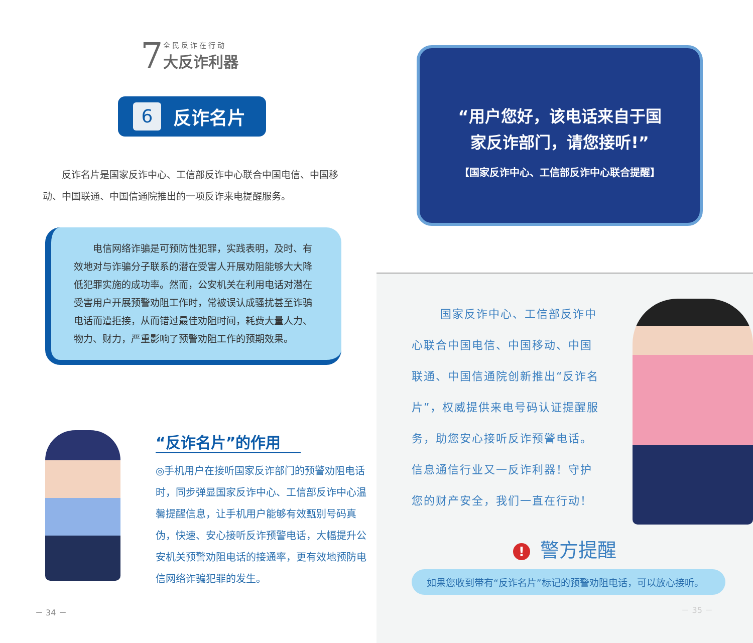7
全民反诈在行动
大反诈利器
6 反诈名片
反诈名片是国家反诈中心、工信部反诈中心联合中国电信、中国移动、中国联通、中国信通院推出的一项反诈来电提醒服务。
　　电信网络诈骗是可预防性犯罪，实践表明，及时、有效地对与诈骗分子联系的潜在受害人开展劝阻能够大大降低犯罪实施的成功率。然而，公安机关在利用电话对潜在受害用户开展预警劝阻工作时，常被误认成骚扰甚至诈骗电话而遭拒接，从而错过最佳劝阻时间，耗费大量人力、物力、财力，严重影响了预警劝阻工作的预期效果。
“反诈名片”的作用
◎手机用户在接听国家反诈部门的预警劝阻电话时，同步弹显国家反诈中心、工信部反诈中心温馨提醒信息，让手机用户能够有效甄别号码真伪，快速、安心接听反诈预警电话，大幅提升公安机关预警劝阻电话的接通率，更有效地预防电信网络诈骗犯罪的发生。
－ 34 －
“用户您好，该电话来自于国
家反诈部门，请您接听!”
【国家反诈中心、工信部反诈中心联合提醒】
国家反诈中心、工信部反诈中心联合中国电信、中国移动、中国联通、中国信通院创新推出“反诈名片”，权威提供来电号码认证提醒服务，助您安心接听反诈预警电话。信息通信行业又一反诈利器！守护您的财产安全，我们一直在行动！
! 警方提醒
如果您收到带有“反诈名片”标记的预警劝阻电话，可以放心接听。
－ 35 －